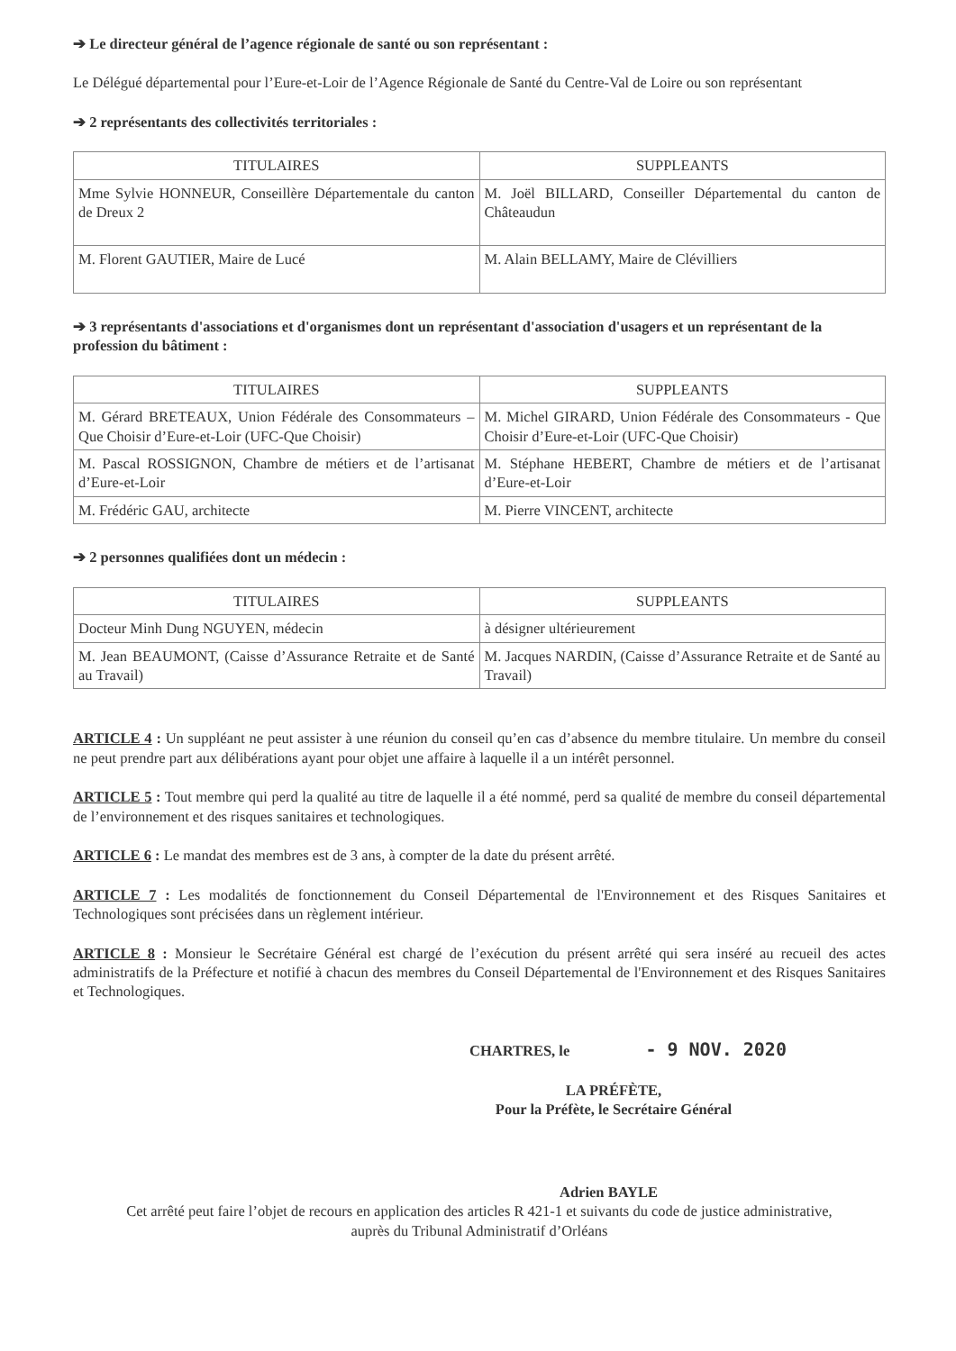➔ Le directeur général de l’agence régionale de santé ou son représentant :
Le Délégué départemental pour l’Eure-et-Loir de l’Agence Régionale de Santé du Centre-Val de Loire ou son représentant
➔ 2 représentants des collectivités territoriales :
| TITULAIRES | SUPPLEANTS |
| --- | --- |
| Mme Sylvie HONNEUR, Conseillère Départementale du canton de Dreux 2 | M. Joël BILLARD, Conseiller Départemental du canton de Châteaudun |
| M. Florent GAUTIER, Maire de Lucé | M. Alain BELLAMY, Maire de Clévilliers |
➔ 3 représentants d'associations et d'organismes dont un représentant d'association d'usagers et un représentant de la profession du bâtiment :
| TITULAIRES | SUPPLEANTS |
| --- | --- |
| M. Gérard BRETEAUX, Union Fédérale des Consommateurs – Que Choisir d’Eure-et-Loir (UFC-Que Choisir) | M. Michel GIRARD, Union Fédérale des Consommateurs - Que Choisir d’Eure-et-Loir (UFC-Que Choisir) |
| M. Pascal ROSSIGNON, Chambre de métiers et de l’artisanat d’Eure-et-Loir | M. Stéphane HEBERT, Chambre de métiers et de l’artisanat d’Eure-et-Loir |
| M. Frédéric GAU, architecte | M. Pierre VINCENT, architecte |
➔ 2 personnes qualifiées dont un médecin :
| TITULAIRES | SUPPLEANTS |
| --- | --- |
| Docteur Minh Dung NGUYEN, médecin | à désigner ultérieurement |
| M. Jean BEAUMONT, (Caisse d’Assurance Retraite et de Santé au Travail) | M. Jacques NARDIN, (Caisse d’Assurance Retraite et de Santé au Travail) |
ARTICLE 4 : Un suppléant ne peut assister à une réunion du conseil qu’en cas d’absence du membre titulaire. Un membre du conseil ne peut prendre part aux délibérations ayant pour objet une affaire à laquelle il a un intérêt personnel.
ARTICLE 5 : Tout membre qui perd la qualité au titre de laquelle il a été nommé, perd sa qualité de membre du conseil départemental de l’environnement et des risques sanitaires et technologiques.
ARTICLE 6 : Le mandat des membres est de 3 ans, à compter de la date du présent arrêté.
ARTICLE 7 : Les modalités de fonctionnement du Conseil Départemental de l'Environnement et des Risques Sanitaires et Technologiques sont précisées dans un règlement intérieur.
ARTICLE 8 : Monsieur le Secrétaire Général est chargé de l’exécution du présent arrêté qui sera inséré au recueil des actes administratifs de la Préfecture et notifié à chacun des membres du Conseil Départemental de l'Environnement et des Risques Sanitaires et Technologiques.
CHARTRES, le - 9 NOV. 2020
LA PRÉFÈTE,
Pour la Préfète, le Secrétaire Général
Adrien BAYLE
Cet arrêté peut faire l’objet de recours en application des articles R 421-1 et suivants du code de justice administrative,
auprès du Tribunal Administratif d’Orléans